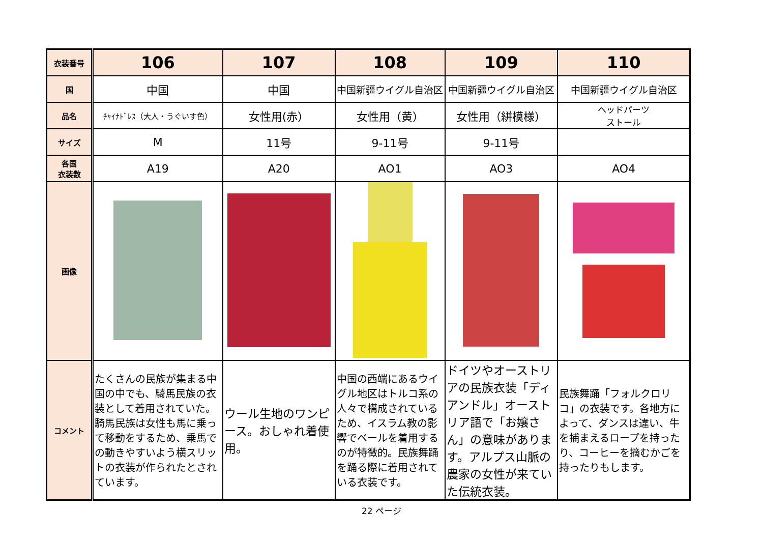| 衣装番号 | 106 | 107 | 108 | 109 | 110 |
| 国 | 中国 | 中国 | 中国新疆ウイグル自治区 | 中国新疆ウイグル自治区 | 中国新疆ウイグル自治区 |
| 品名 | ﾁｬｲﾅﾄﾞﾚｽ（大人・うぐいす色） | 女性用(赤） | 女性用（黄） | 女性用（絣模様） | ヘッドパーツ ストール |
| サイズ | M | 11号 | 9-11号 | 9-11号 | |
| 各国 衣装数 | A19 | A20 | AO1 | AO3 | AO4 |
| 画像 | | | | | |
| コメント | たくさんの民族が集まる中国の中でも、騎馬民族の衣装として着用されていた。騎馬民族は女性も馬に乗って移動をするため、乗馬での動きやすいよう横スリットの衣装が作られたとされています。 | ウール生地のワンピース。おしゃれ着使用。 | 中国の西端にあるウイグル地区はトルコ系の人々で構成されているため、イスラム教の影響でベールを着用するのが特徴的。民族舞踊を踊る際に着用されている衣装です。 | ドイツやオーストリアの民族衣装「ディアンドル」オーストリア語で「お嬢さん」の意味があります。アルプス山脈の農家の女性が来ていた伝統衣装。 | 民族舞踊「フォルクロリコ」の衣装です。各地方によって、ダンスは違い、牛を捕まえるロープを持ったり、コーヒーを摘むかごを持ったりもします。 |
22 ページ